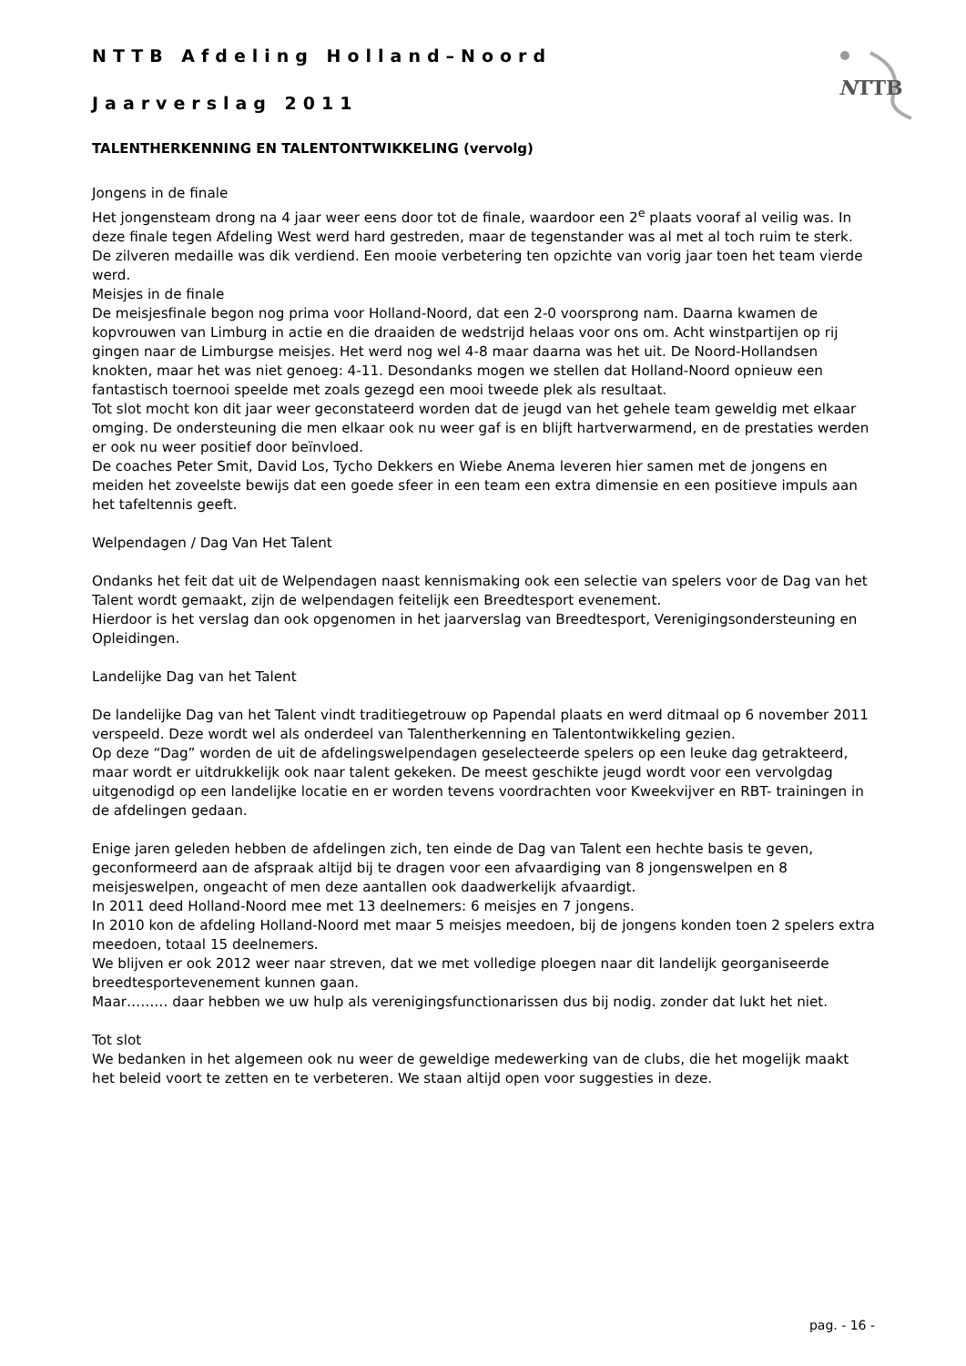NTTB
NTTB Afdeling Holland–Noord
Jaarverslag 2011
TALENTHERKENNING EN TALENTONTWIKKELING (vervolg)
Jongens in de finale
Het jongensteam drong na 4 jaar weer eens door tot de finale, waardoor een 2<sup>e</sup> plaats vooraf al veilig was. In deze finale tegen Afdeling West werd hard gestreden, maar de tegenstander was al met al toch ruim te sterk. De zilveren medaille was dik verdiend. Een mooie verbetering ten opzichte van vorig jaar toen het team vierde werd.
Meisjes in de finale
De meisjesfinale begon nog prima voor Holland-Noord, dat een 2-0 voorsprong nam. Daarna kwamen de kopvrouwen van Limburg in actie en die draaiden de wedstrijd helaas voor ons om. Acht winstpartijen op rij gingen naar de Limburgse meisjes. Het werd nog wel 4-8 maar daarna was het uit. De Noord-Hollandsen knokten, maar het was niet genoeg: 4-11. Desondanks mogen we stellen dat Holland-Noord opnieuw een fantastisch toernooi speelde met zoals gezegd een mooi tweede plek als resultaat.
Tot slot mocht kon dit jaar weer geconstateerd worden dat de jeugd van het gehele team geweldig met elkaar omging. De ondersteuning die men elkaar ook nu weer gaf is en blijft hartverwarmend, en de prestaties werden er ook nu weer positief door beïnvloed.
De coaches Peter Smit, David Los, Tycho Dekkers en Wiebe Anema leveren hier samen met de jongens en meiden het zoveelste bewijs dat een goede sfeer in een team een extra dimensie en een positieve impuls aan het tafeltennis geeft.
Welpendagen / Dag Van Het Talent
Ondanks het feit dat uit de Welpendagen naast kennismaking ook een selectie van spelers voor de Dag van het Talent wordt gemaakt, zijn de welpendagen feitelijk een Breedtesport evenement.
Hierdoor is het verslag dan ook opgenomen in het jaarverslag van Breedtesport, Verenigingsondersteuning en Opleidingen.
Landelijke Dag van het Talent
De landelijke Dag van het Talent vindt traditiegetrouw op Papendal plaats en werd ditmaal op 6 november 2011 verspeeld. Deze wordt wel als onderdeel van Talentherkenning en Talentontwikkeling gezien.
Op deze “Dag” worden de uit de afdelingswelpendagen geselecteerde spelers op een leuke dag getrakteerd, maar wordt er uitdrukkelijk ook naar talent gekeken. De meest geschikte jeugd wordt voor een vervolgdag uitgenodigd op een landelijke locatie en er worden tevens voordrachten voor Kweekvijver en RBT- trainingen in de afdelingen gedaan.
Enige jaren geleden hebben de afdelingen zich, ten einde de Dag van Talent een hechte basis te geven, geconformeerd aan de afspraak altijd bij te dragen voor een afvaardiging van 8 jongenswelpen en 8 meisjeswelpen, ongeacht of men deze aantallen ook daadwerkelijk afvaardigt.
In 2011 deed Holland-Noord mee met 13 deelnemers: 6 meisjes en 7 jongens.
In 2010 kon de afdeling Holland-Noord met maar 5 meisjes meedoen, bij de jongens konden toen 2 spelers extra meedoen, totaal 15 deelnemers.
We blijven er ook 2012 weer naar streven, dat we met volledige ploegen naar dit landelijk georganiseerde breedtesportevenement kunnen gaan.
Maar……… daar hebben we uw hulp als verenigingsfunctionarissen dus bij nodig. zonder dat lukt het niet.
Tot slot
We bedanken in het algemeen ook nu weer de geweldige medewerking van de clubs, die het mogelijk maakt het beleid voort te zetten en te verbeteren. We staan altijd open voor suggesties in deze.
pag. - 16 -